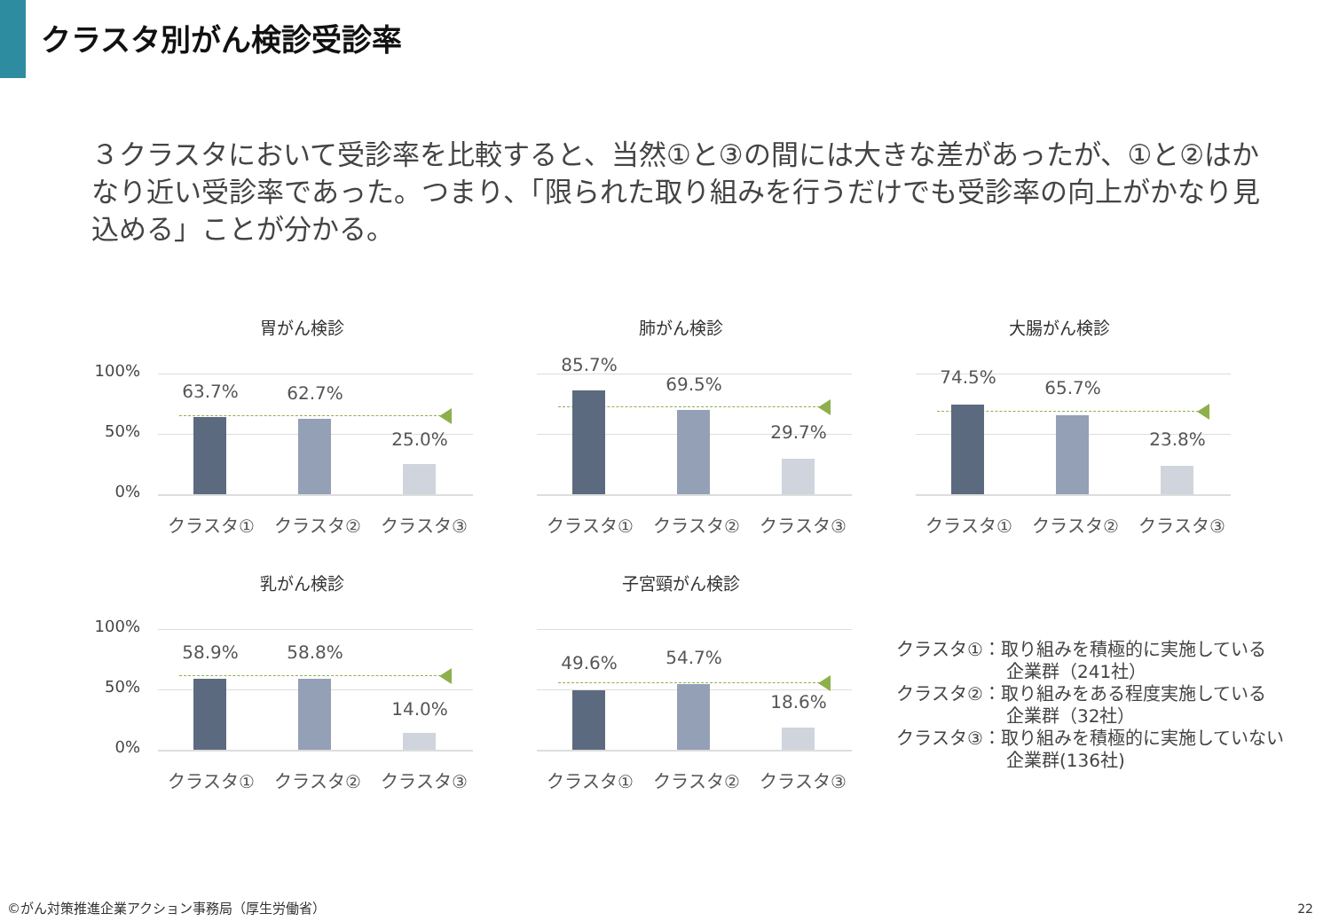クラスタ別がん検診受診率
３クラスタにおいて受診率を比較すると、当然①と③の間には大きな差があったが、①と②はかなり近い受診率であった。つまり、「限られた取り組みを行うだけでも受診率の向上がかなり見込める」ことが分かる。
胃がん検診
100%
50%
0%
63.7% 62.7%
25.0%
クラスタ① クラスタ② クラスタ③
肺がん検診
85.7%
69.5%
29.7%
クラスタ① クラスタ② クラスタ③
大腸がん検診
74.5%
65.7%
23.8%
クラスタ① クラスタ② クラスタ③
乳がん検診
100%
50%
0%
58.9% 58.8%
14.0%
クラスタ① クラスタ② クラスタ③
子宮頸がん検診
49.6% 54.7%
18.6%
クラスタ① クラスタ② クラスタ③
クラスタ①：取り組みを積極的に実施している
企業群（241社）
クラスタ②：取り組みをある程度実施している
企業群（32社）
クラスタ③：取り組みを積極的に実施していない
企業群(136社)
©がん対策推進企業アクション事務局（厚生労働省）
22